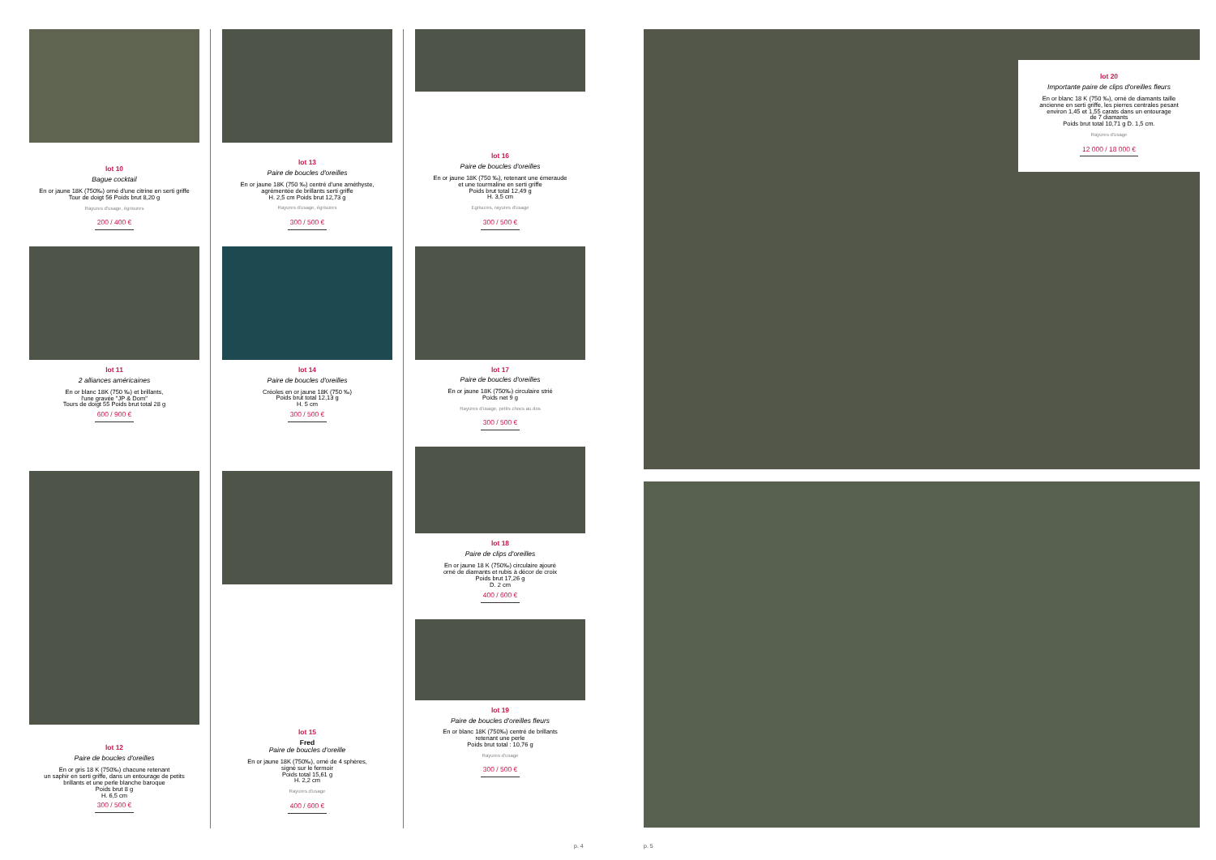lot 10
Bague cocktail
En or jaune 18K (750‰) orné d'une citrine en serti griffe
Tour de doigt 56 Poids brut 8,20 g
Rayures d'usage, égrisures
200 / 400 €
lot 11
2 alliances américaines
En or blanc 18K (750 ‰) et brillants,
l'une gravée "JP & Dom"
Tours de doigt 55 Poids brut total 28 g
600 / 900 €
lot 12
Paire de boucles d'oreilles
En or gris 18 K (750‰) chacune retenant
un saphir en serti griffe, dans un entourage de petits
brillants et une perle blanche baroque
Poids brut 8 g
H. 6,5 cm
300 / 500 €
lot 13
Paire de boucles d'oreilles
En or jaune 18K (750 ‰) centré d'une améthyste,
agrémentée de brillants serti griffe
H. 2,5 cm Poids brut 12,73 g
Rayures d'usage, égrisures
300 / 500 €
lot 14
Paire de boucles d'oreilles
Créoles en or jaune 18K (750 ‰)
Poids brut total 12,13 g
H. 5 cm
300 / 500 €
lot 15
Fred
Paire de boucles d'oreille
En or jaune 18K (750‰), orné de 4 sphères,
signé sur le fermoir
Poids total 15,61 g
H. 2,2 cm
Rayures d'usage
400 / 600 €
lot 16
Paire de boucles d'oreilles
En or jaune 18K (750 ‰), retenant une émeraude
et une tourmaline en serti griffe
Poids brut total 12,49 g
H. 3,5 cm
Egrisures, rayures d'usage
300 / 500 €
lot 17
Paire de boucles d'oreilles
En or jaune 18K (750‰) circulaire strié
Poids net 9 g
Rayures d'usage, petits chocs au dos
300 / 500 €
lot 18
Paire de clips d'oreilles
En or jaune 18 K (750‰) circulaire ajouré
orné de diamants et rubis à décor de croix
Poids brut 17,26 g
D. 2 cm
400 / 600 €
lot 19
Paire de boucles d'oreilles fleurs
En or blanc 18K (750‰) centré de brillants
retenant une perle
Poids brut total : 10,76 g
Rayures d'usage
300 / 500 €
lot 20
Importante paire de clips d'oreilles fleurs
En or blanc 18 K (750 ‰), orné de diamants taille
ancienne en serti griffe, les pierres centrales pesant
environ 1,45 et 1,55 carats dans un entourage
de 7 diamants
Poids brut total 10,71 g D. 1,5 cm.
Rayures d'usage
12 000 / 18 000 €
p. 4 p. 5